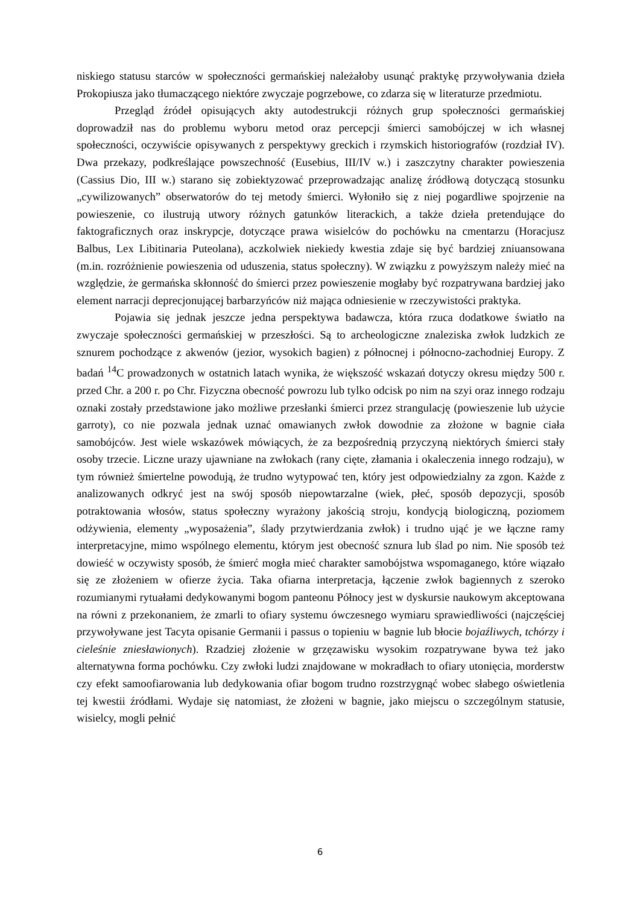niskiego statusu starców w społeczności germańskiej należałoby usunąć praktykę przywoływania dzieła Prokopiusza jako tłumaczącego niektóre zwyczaje pogrzebowe, co zdarza się w literaturze przedmiotu.
Przegląd źródeł opisujących akty autodestrukcji różnych grup społeczności germańskiej doprowadził nas do problemu wyboru metod oraz percepcji śmierci samobójczej w ich własnej społeczności, oczywiście opisywanych z perspektywy greckich i rzymskich historiografów (rozdział IV). Dwa przekazy, podkreślające powszechność (Eusebius, III/IV w.) i zaszczytny charakter powieszenia (Cassius Dio, III w.) starano się zobiektyzować przeprowadzając analizę źródłową dotyczącą stosunku „cywilizowanych” obserwatorów do tej metody śmierci. Wyłoniło się z niej pogardliwe spojrzenie na powieszenie, co ilustrują utwory różnych gatunków literackich, a także dzieła pretendujące do faktograficznych oraz inskrypcje, dotyczące prawa wisielców do pochówku na cmentarzu (Horacjusz Balbus, Lex Libitinaria Puteolana), aczkolwiek niekiedy kwestia zdaje się być bardziej zniuansowana (m.in. rozróżnienie powieszenia od uduszenia, status społeczny). W związku z powyższym należy mieć na względzie, że germańska skłonność do śmierci przez powieszenie mogłaby być rozpatrywana bardziej jako element narracji deprecjonującej barbarzyńców niż mająca odniesienie w rzeczywistości praktyka.
Pojawia się jednak jeszcze jedna perspektywa badawcza, która rzuca dodatkowe światło na zwyczaje społeczności germańskiej w przeszłości. Są to archeologiczne znaleziska zwłok ludzkich ze sznurem pochodzące z akwenów (jezior, wysokich bagien) z północnej i północno-zachodniej Europy. Z badań <sup>14</sup>C prowadzonych w ostatnich latach wynika, że większość wskazań dotyczy okresu między 500 r. przed Chr. a 200 r. po Chr. Fizyczna obecność powrozu lub tylko odcisk po nim na szyi oraz innego rodzaju oznaki zostały przedstawione jako możliwe przesłanki śmierci przez strangulację (powieszenie lub użycie garroty), co nie pozwala jednak uznać omawianych zwłok dowodnie za złożone w bagnie ciała samobójców. Jest wiele wskazówek mówiących, że za bezpośrednią przyczyną niektórych śmierci stały osoby trzecie. Liczne urazy ujawniane na zwłokach (rany cięte, złamania i okaleczenia innego rodzaju), w tym również śmiertelne powodują, że trudno wytypować ten, który jest odpowiedzialny za zgon. Każde z analizowanych odkryć jest na swój sposób niepowtarzalne (wiek, płeć, sposób depozycji, sposób potraktowania włosów, status społeczny wyrażony jakością stroju, kondycją biologiczną, poziomem odżywienia, elementy „wyposażenia”, ślady przytwierdzania zwłok) i trudno ująć je we łączne ramy interpretacyjne, mimo wspólnego elementu, którym jest obecność sznura lub ślad po nim. Nie sposób też dowieść w oczywisty sposób, że śmierć mogła mieć charakter samobójstwa wspomaganego, które wiązało się ze złożeniem w ofierze życia. Taka ofiarna interpretacja, łączenie zwłok bagiennych z szeroko rozumianymi rytuałami dedykowanymi bogom panteonu Północy jest w dyskursie naukowym akceptowana na równi z przekonaniem, że zmarli to ofiary systemu ówczesnego wymiaru sprawiedliwości (najczęściej przywoływane jest Tacyta opisanie Germanii i passus o topieniu w bagnie lub błocie bojaźliwych, tchórzy i cieleśnie zniesławionych). Rzadziej złożenie w grzęzawisku wysokim rozpatrywane bywa też jako alternatywna forma pochówku. Czy zwłoki ludzi znajdowane w mokradłach to ofiary utonięcia, morderstw czy efekt samoofiarowania lub dedykowania ofiar bogom trudno rozstrzygnąć wobec słabego oświetlenia tej kwestii źródłami. Wydaje się natomiast, że złożeni w bagnie, jako miejscu o szczególnym statusie, wisielcy, mogli pełnić
6